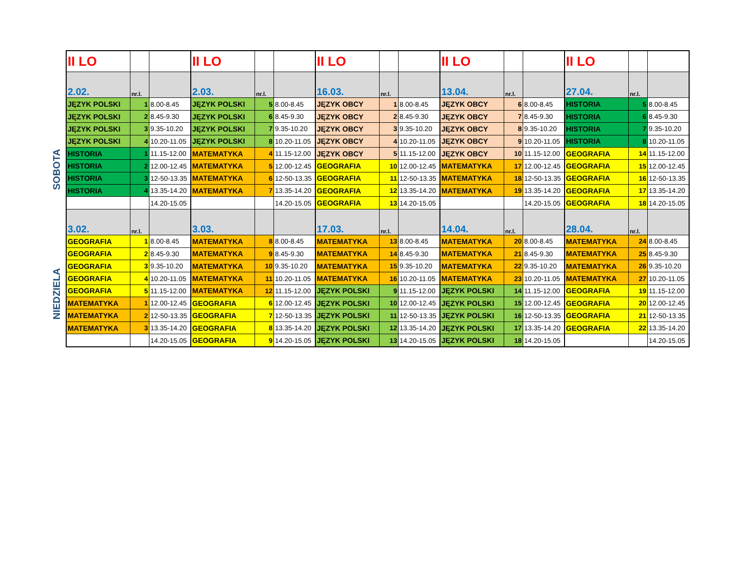SOBOTA
NIEDZIELA
| II LO | | | II LO | | | II LO | | | II LO | | | II LO | | |
| 2.02. | nr.l. | | 2.03. | nr.l. | | 16.03. | nr.l. | | 13.04. | nr.l. | | 27.04. | nr.l. | |
| JĘZYK POLSKI | 1 | 8.00-8.45 | JĘZYK POLSKI | 5 | 8.00-8.45 | JĘZYK OBCY | 1 | 8.00-8.45 | JĘZYK OBCY | 6 | 8.00-8.45 | HISTORIA | 5 | 8.00-8.45 |
| JĘZYK POLSKI | 2 | 8.45-9.30 | JĘZYK POLSKI | 6 | 8.45-9.30 | JĘZYK OBCY | 2 | 8.45-9.30 | JĘZYK OBCY | 7 | 8.45-9.30 | HISTORIA | 6 | 8.45-9.30 |
| JĘZYK POLSKI | 3 | 9.35-10.20 | JĘZYK POLSKI | 7 | 9.35-10.20 | JĘZYK OBCY | 3 | 9.35-10.20 | JĘZYK OBCY | 8 | 9.35-10.20 | HISTORIA | 7 | 9.35-10.20 |
| JĘZYK POLSKI | 4 | 10.20-11.05 | JĘZYK POLSKI | 8 | 10.20-11.05 | JĘZYK OBCY | 4 | 10.20-11.05 | JĘZYK OBCY | 9 | 10.20-11.05 | HISTORIA | 8 | 10.20-11.05 |
| HISTORIA | 1 | 11.15-12.00 | MATEMATYKA | 4 | 11.15-12.00 | JĘZYK OBCY | 5 | 11.15-12.00 | JĘZYK OBCY | 10 | 11.15-12.00 | GEOGRAFIA | 14 | 11.15-12.00 |
| HISTORIA | 2 | 12.00-12.45 | MATEMATYKA | 5 | 12.00-12.45 | GEOGRAFIA | 10 | 12.00-12.45 | MATEMATYKA | 17 | 12.00-12.45 | GEOGRAFIA | 15 | 12.00-12.45 |
| HISTORIA | 3 | 12-50-13.35 | MATEMATYKA | 6 | 12-50-13.35 | GEOGRAFIA | 11 | 12-50-13.35 | MATEMATYKA | 18 | 12-50-13.35 | GEOGRAFIA | 16 | 12-50-13.35 |
| HISTORIA | 4 | 13.35-14.20 | MATEMATYKA | 7 | 13.35-14.20 | GEOGRAFIA | 12 | 13.35-14.20 | MATEMATYKA | 19 | 13.35-14.20 | GEOGRAFIA | 17 | 13.35-14.20 |
| | | 14.20-15.05 | | | 14.20-15.05 | GEOGRAFIA | 13 | 14.20-15.05 | | | 14.20-15.05 | GEOGRAFIA | 18 | 14.20-15.05 |
| 3.02. | nr.l. | | 3.03. | | | 17.03. | nr.l. | | 14.04. | nr.l. | | 28.04. | nr.l. | |
| GEOGRAFIA | 1 | 8.00-8.45 | MATEMATYKA | 8 | 8.00-8.45 | MATEMATYKA | 13 | 8.00-8.45 | MATEMATYKA | 20 | 8.00-8.45 | MATEMATYKA | 24 | 8.00-8.45 |
| GEOGRAFIA | 2 | 8.45-9.30 | MATEMATYKA | 9 | 8.45-9.30 | MATEMATYKA | 14 | 8.45-9.30 | MATEMATYKA | 21 | 8.45-9.30 | MATEMATYKA | 25 | 8.45-9.30 |
| GEOGRAFIA | 3 | 9.35-10.20 | MATEMATYKA | 10 | 9.35-10.20 | MATEMATYKA | 15 | 9.35-10.20 | MATEMATYKA | 22 | 9.35-10.20 | MATEMATYKA | 26 | 9.35-10.20 |
| GEOGRAFIA | 4 | 10.20-11.05 | MATEMATYKA | 11 | 10.20-11.05 | MATEMATYKA | 16 | 10.20-11.05 | MATEMATYKA | 23 | 10.20-11.05 | MATEMATYKA | 27 | 10.20-11.05 |
| GEOGRAFIA | 5 | 11.15-12.00 | MATEMATYKA | 12 | 11.15-12.00 | JĘZYK POLSKI | 9 | 11.15-12.00 | JĘZYK POLSKI | 14 | 11.15-12.00 | GEOGRAFIA | 19 | 11.15-12.00 |
| MATEMATYKA | 1 | 12.00-12.45 | GEOGRAFIA | 6 | 12.00-12.45 | JĘZYK POLSKI | 10 | 12.00-12.45 | JĘZYK POLSKI | 15 | 12.00-12.45 | GEOGRAFIA | 20 | 12.00-12.45 |
| MATEMATYKA | 2 | 12-50-13.35 | GEOGRAFIA | 7 | 12-50-13.35 | JĘZYK POLSKI | 11 | 12-50-13.35 | JĘZYK POLSKI | 16 | 12-50-13.35 | GEOGRAFIA | 21 | 12-50-13.35 |
| MATEMATYKA | 3 | 13.35-14.20 | GEOGRAFIA | 8 | 13.35-14.20 | JĘZYK POLSKI | 12 | 13.35-14.20 | JĘZYK POLSKI | 17 | 13.35-14.20 | GEOGRAFIA | 22 | 13.35-14.20 |
| | | 14.20-15.05 | GEOGRAFIA | 9 | 14.20-15.05 | JĘZYK POLSKI | 13 | 14.20-15.05 | JĘZYK POLSKI | 18 | 14.20-15.05 | | | 14.20-15.05 |